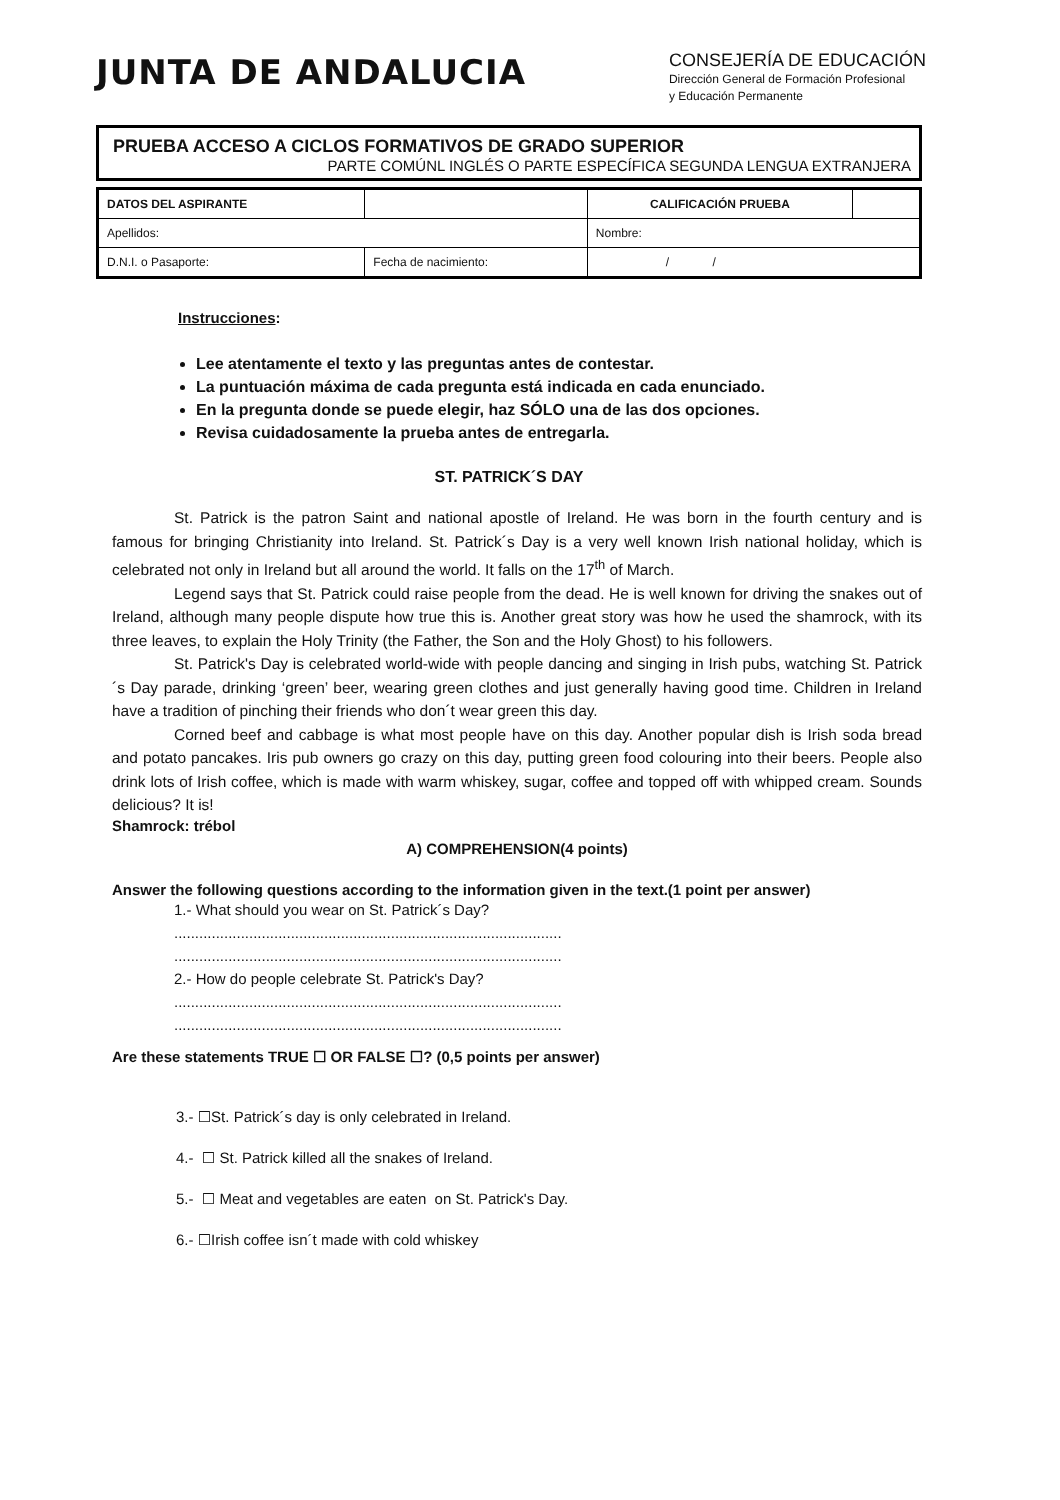JUNTA DE ANDALUCIA
CONSEJERÍA DE EDUCACIÓN
Dirección General de Formación Profesional
y Educación Permanente
PRUEBA ACCESO A CICLOS FORMATIVOS DE GRADO SUPERIOR
PARTE COMÚNL INGLÉS O PARTE ESPECÍFICA SEGUNDA LENGUA EXTRANJERA
| DATOS DEL ASPIRANTE | | CALIFICACIÓN PRUEBA | |
| Apellidos: | | Nombre: | |
| D.N.I. o Pasaporte: | Fecha de nacimiento: | / / | |
Instrucciones:
Lee atentamente el texto y las preguntas antes de contestar.
La puntuación máxima de cada pregunta está indicada en cada enunciado.
En la pregunta donde se puede elegir, haz SÓLO una de las dos opciones.
Revisa cuidadosamente la prueba antes de entregarla.
ST. PATRICK´S DAY
St. Patrick is the patron Saint and national apostle of Ireland. He was born in the fourth century and is famous for bringing Christianity into Ireland. St. Patrick´s Day is a very well known Irish national holiday, which is celebrated not only in Ireland but all around the world. It falls on the 17<sup>th</sup> of March.
Legend says that St. Patrick could raise people from the dead. He is well known for driving the snakes out of Ireland, although many people dispute how true this is. Another great story was how he used the shamrock, with its three leaves, to explain the Holy Trinity (the Father, the Son and the Holy Ghost) to his followers.
St. Patrick's Day is celebrated world-wide with people dancing and singing in Irish pubs, watching St. Patrick´s Day parade, drinking ‘green’ beer, wearing green clothes and just generally having good time. Children in Ireland have a tradition of pinching their friends who don´t wear green this day.
Corned beef and cabbage is what most people have on this day. Another popular dish is Irish soda bread and potato pancakes. Iris pub owners go crazy on this day, putting green food colouring into their beers. People also drink lots of Irish coffee, which is made with warm whiskey, sugar, coffee and topped off with whipped cream. Sounds delicious? It is!
Shamrock: trébol
A) COMPREHENSION(4 points)
Answer the following questions according to the information given in the text.(1 point per answer)
1.- What should you wear on St. Patrick´s Day?
.............................................................................................
.............................................................................................
2.- How do people celebrate St. Patrick's Day?
.............................................................................................
.............................................................................................
Are these statements TRUE ☐ OR FALSE ☐? (0,5 points per answer)
3.- ☐St. Patrick´s day is only celebrated in Ireland.
4.- ☐ St. Patrick killed all the snakes of Ireland.
5.- ☐ Meat and vegetables are eaten on St. Patrick's Day.
6.- ☐Irish coffee isn´t made with cold whiskey